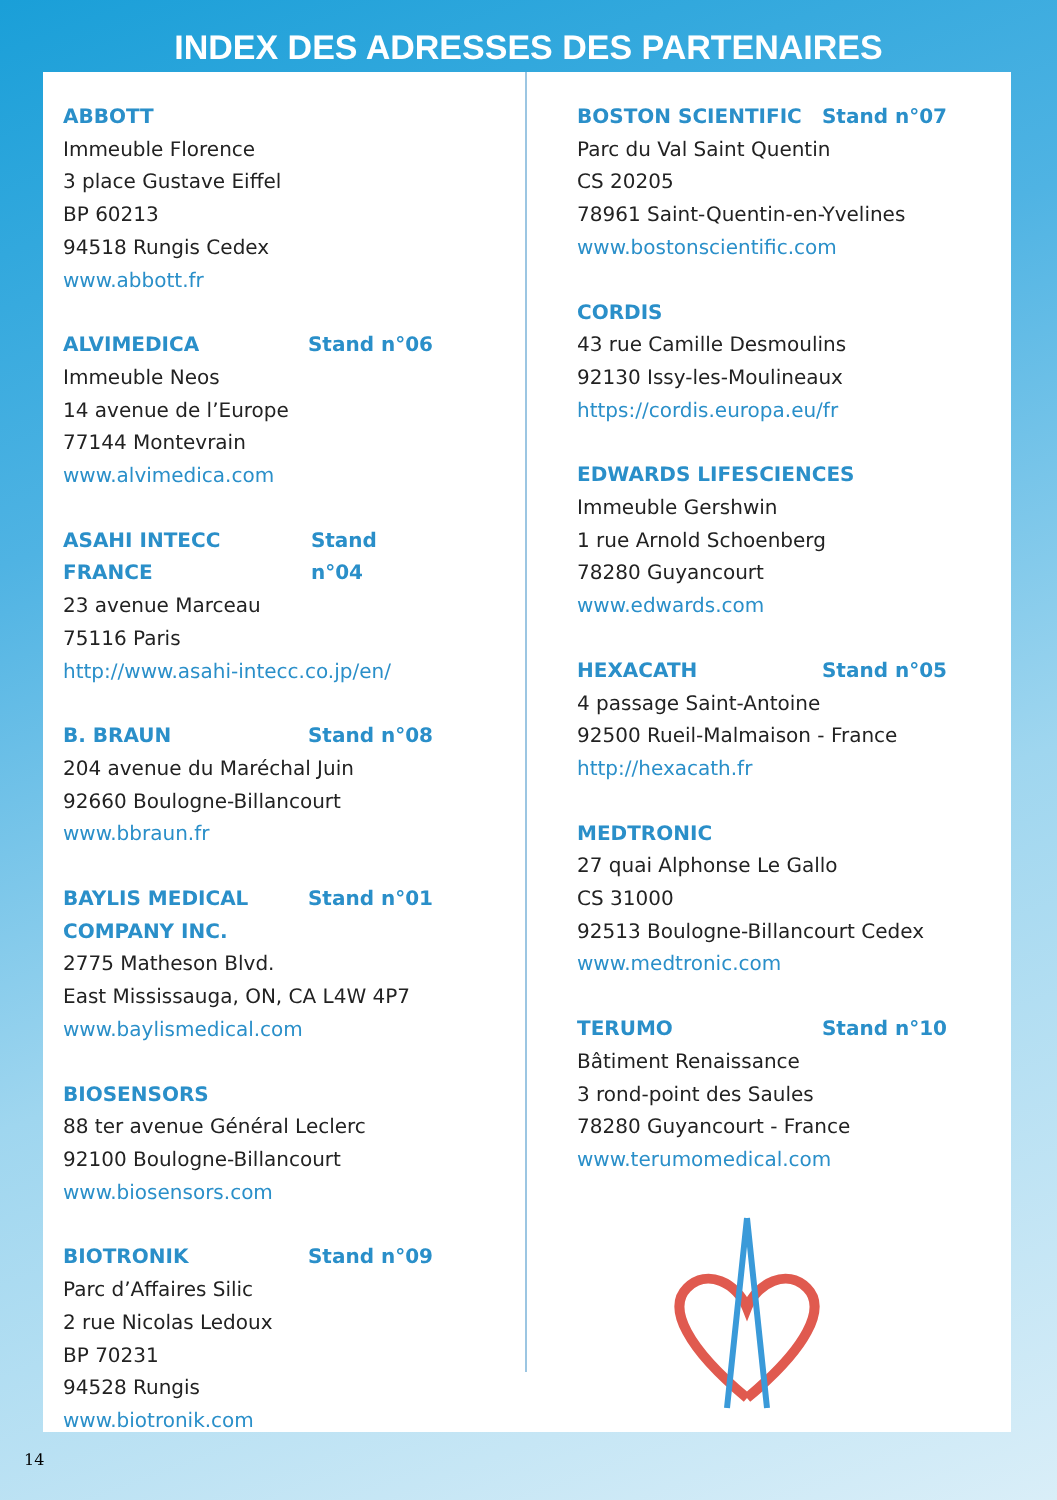INDEX DES ADRESSES DES PARTENAIRES
ABBOTT
Immeuble Florence
3 place Gustave Eiffel
BP 60213
94518 Rungis Cedex
www.abbott.fr
ALVIMEDICA Stand n°06
Immeuble Neos
14 avenue de l’Europe
77144 Montevrain
www.alvimedica.com
ASAHI INTECC FRANCE Stand n°04
23 avenue Marceau
75116 Paris
http://www.asahi-intecc.co.jp/en/
B. BRAUN Stand n°08
204 avenue du Maréchal Juin
92660 Boulogne-Billancourt
www.bbraun.fr
BAYLIS MEDICAL
COMPANY INC. Stand n°01
2775 Matheson Blvd.
East Mississauga, ON, CA L4W 4P7
www.baylismedical.com
BIOSENSORS
88 ter avenue Général Leclerc
92100 Boulogne-Billancourt
www.biosensors.com
BIOTRONIK Stand n°09
Parc d’Affaires Silic
2 rue Nicolas Ledoux
BP 70231
94528 Rungis
www.biotronik.com
BOSTON SCIENTIFIC Stand n°07
Parc du Val Saint Quentin
CS 20205
78961 Saint-Quentin-en-Yvelines
www.bostonscientific.com
CORDIS
43 rue Camille Desmoulins
92130 Issy-les-Moulineaux
https://cordis.europa.eu/fr
EDWARDS LIFESCIENCES
Immeuble Gershwin
1 rue Arnold Schoenberg
78280 Guyancourt
www.edwards.com
HEXACATH Stand n°05
4 passage Saint-Antoine
92500 Rueil-Malmaison - France
http://hexacath.fr
MEDTRONIC
27 quai Alphonse Le Gallo
CS 31000
92513 Boulogne-Billancourt Cedex
www.medtronic.com
TERUMO Stand n°10
Bâtiment Renaissance
3 rond-point des Saules
78280 Guyancourt - France
www.terumomedical.com
14